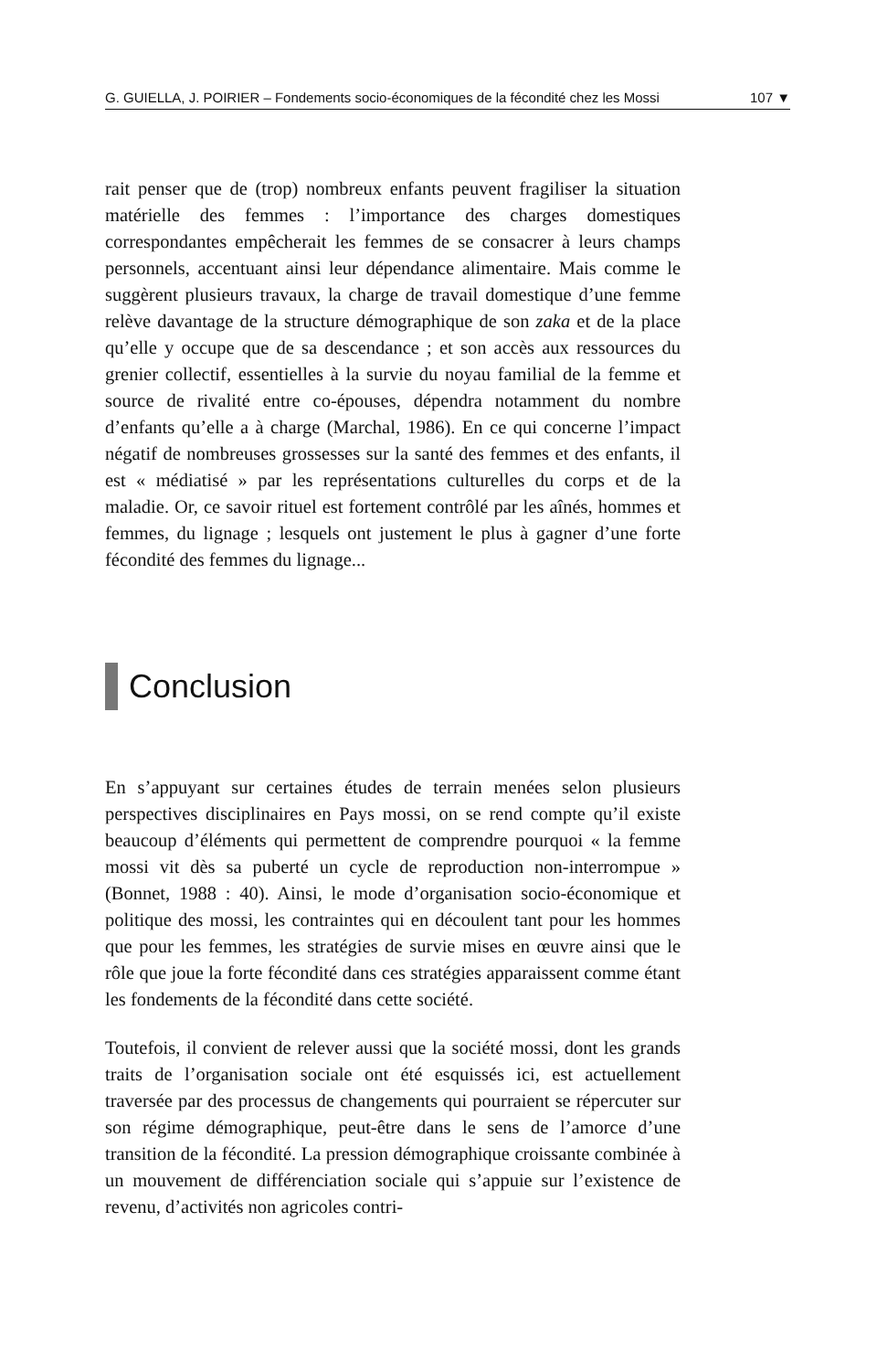G. GUIELLA, J. POIRIER – Fondements socio-économiques de la fécondité chez les Mossi 107 ▼
rait penser que de (trop) nombreux enfants peuvent fragiliser la situation matérielle des femmes : l’importance des charges domestiques correspondantes empêcherait les femmes de se consacrer à leurs champs personnels, accentuant ainsi leur dépendance alimentaire. Mais comme le suggèrent plusieurs travaux, la charge de travail domestique d’une femme relève davantage de la structure démographique de son zaka et de la place qu’elle y occupe que de sa descendance ; et son accès aux ressources du grenier collectif, essentielles à la survie du noyau familial de la femme et source de rivalité entre co-épouses, dépendra notamment du nombre d’enfants qu’elle a à charge (Marchal, 1986). En ce qui concerne l’impact négatif de nombreuses grossesses sur la santé des femmes et des enfants, il est « médiatisé » par les représentations culturelles du corps et de la maladie. Or, ce savoir rituel est fortement contrôlé par les aînés, hommes et femmes, du lignage ; lesquels ont justement le plus à gagner d’une forte fécondité des femmes du lignage...
Conclusion
En s’appuyant sur certaines études de terrain menées selon plusieurs perspectives disciplinaires en Pays mossi, on se rend compte qu’il existe beaucoup d’éléments qui permettent de comprendre pourquoi « la femme mossi vit dès sa puberté un cycle de reproduction non-interrompue » (Bonnet, 1988 : 40). Ainsi, le mode d’organisation socio-économique et politique des mossi, les contraintes qui en découlent tant pour les hommes que pour les femmes, les stratégies de survie mises en œuvre ainsi que le rôle que joue la forte fécondité dans ces stratégies apparaissent comme étant les fondements de la fécondité dans cette société.
Toutefois, il convient de relever aussi que la société mossi, dont les grands traits de l’organisation sociale ont été esquissés ici, est actuellement traversée par des processus de changements qui pourraient se répercuter sur son régime démographique, peut-être dans le sens de l’amorce d’une transition de la fécondité. La pression démographique croissante combinée à un mouvement de différenciation sociale qui s’appuie sur l’existence de revenu, d’activités non agricoles contri-